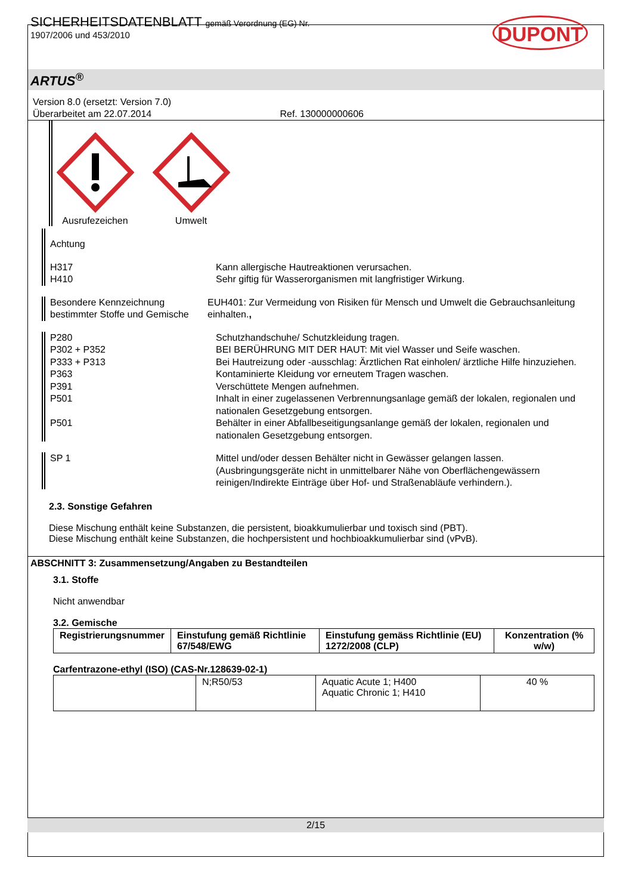SICHERHEITSDATENBLATT gemäß Verordnung (EG) Nr.
1907/2006 und 453/2010
DUPONT
ARTUS<sup>®</sup>
Version 8.0 (ersetzt: Version 7.0)
Überarbeitet am 22.07.2014 Ref. 130000000606
Ausrufezeichen
Umwelt
Achtung
H317
H410
Kann allergische Hautreaktionen verursachen.
Sehr giftig für Wasserorganismen mit langfristiger Wirkung.
Besondere Kennzeichnung bestimmter Stoffe und Gemische
EUH401: Zur Vermeidung von Risiken für Mensch und Umwelt die Gebrauchsanleitung einhalten.,
P280 Schutzhandschuhe/ Schutzkleidung tragen.
P302 + P352 BEI BERÜHRUNG MIT DER HAUT: Mit viel Wasser und Seife waschen.
P333 + P313 Bei Hautreizung oder -ausschlag: Ärztlichen Rat einholen/ ärztliche Hilfe hinzuziehen.
P363 Kontaminierte Kleidung vor erneutem Tragen waschen.
P391 Verschüttete Mengen aufnehmen.
P501 Inhalt in einer zugelassenen Verbrennungsanlage gemäß der lokalen, regionalen und nationalen Gesetzgebung entsorgen.
P501 Behälter in einer Abfallbeseitigungsanlange gemäß der lokalen, regionalen und nationalen Gesetzgebung entsorgen.
SP 1 Mittel und/oder dessen Behälter nicht in Gewässer gelangen lassen. (Ausbringungsgeräte nicht in unmittelbarer Nähe von Oberflächengewässern reinigen/Indirekte Einträge über Hof- und Straßenabläufe verhindern.).
2.3. Sonstige Gefahren
Diese Mischung enthält keine Substanzen, die persistent, bioakkumulierbar und toxisch sind (PBT).
Diese Mischung enthält keine Substanzen, die hochpersistent und hochbioakkumulierbar sind (vPvB).
ABSCHNITT 3: Zusammensetzung/Angaben zu Bestandteilen
3.1. Stoffe
Nicht anwendbar
3.2. Gemische
| Registrierungsnummer | Einstufung gemäß Richtlinie 67/548/EWG | Einstufung gemäss Richtlinie (EU) 1272/2008 (CLP) | Konzentration (% w/w) |
| --- | --- | --- | --- |
Carfentrazone-ethyl (ISO) (CAS-Nr.128639-02-1)
| | N;R50/53 | Aquatic Acute 1; H400 Aquatic Chronic 1; H410 | 40 % |
2/15